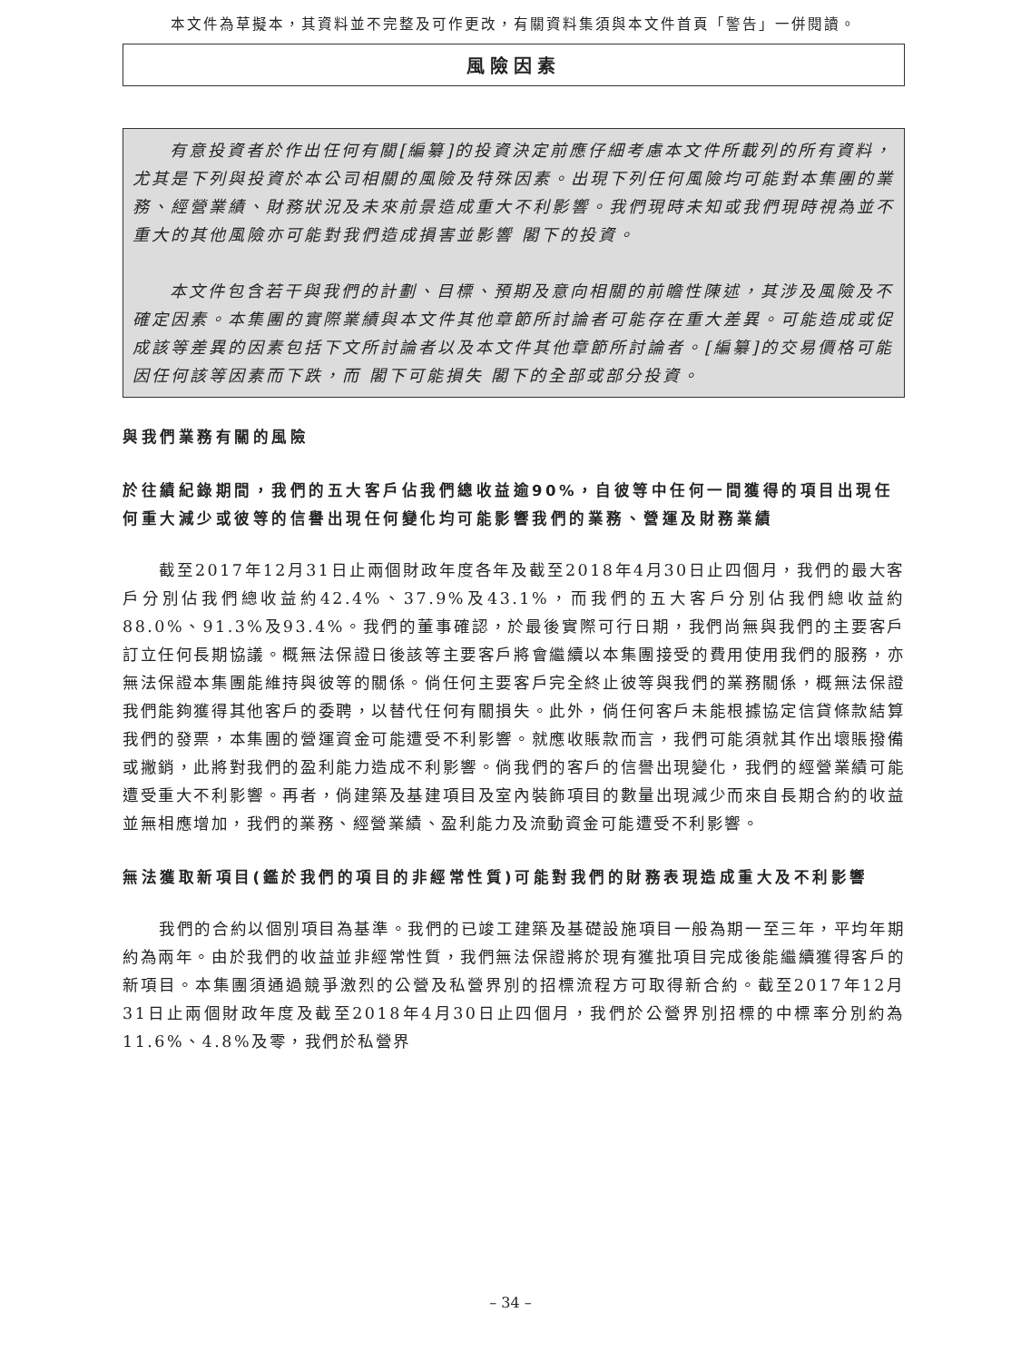本文件為草擬本，其資料並不完整及可作更改，有關資料集須與本文件首頁「警告」一併閱讀。
風險因素
有意投資者於作出任何有關[編纂]的投資決定前應仔細考慮本文件所載列的所有資料，尤其是下列與投資於本公司相關的風險及特殊因素。出現下列任何風險均可能對本集團的業務、經營業績、財務狀況及未來前景造成重大不利影響。我們現時未知或我們現時視為並不重大的其他風險亦可能對我們造成損害並影響 閣下的投資。
本文件包含若干與我們的計劃、目標、預期及意向相關的前瞻性陳述，其涉及風險及不確定因素。本集團的實際業績與本文件其他章節所討論者可能存在重大差異。可能造成或促成該等差異的因素包括下文所討論者以及本文件其他章節所討論者。[編纂]的交易價格可能因任何該等因素而下跌，而 閣下可能損失 閣下的全部或部分投資。
與我們業務有關的風險
於往績紀錄期間，我們的五大客戶佔我們總收益逾90%，自彼等中任何一間獲得的項目出現任何重大減少或彼等的信譽出現任何變化均可能影響我們的業務、營運及財務業績
截至2017年12月31日止兩個財政年度各年及截至2018年4月30日止四個月，我們的最大客戶分別佔我們總收益約42.4%、37.9%及43.1%，而我們的五大客戶分別佔我們總收益約88.0%、91.3%及93.4%。我們的董事確認，於最後實際可行日期，我們尚無與我們的主要客戶訂立任何長期協議。概無法保證日後該等主要客戶將會繼續以本集團接受的費用使用我們的服務，亦無法保證本集團能維持與彼等的關係。倘任何主要客戶完全終止彼等與我們的業務關係，概無法保證我們能夠獲得其他客戶的委聘，以替代任何有關損失。此外，倘任何客戶未能根據協定信貸條款結算我們的發票，本集團的營運資金可能遭受不利影響。就應收賬款而言，我們可能須就其作出壞賬撥備或撇銷，此將對我們的盈利能力造成不利影響。倘我們的客戶的信譽出現變化，我們的經營業績可能遭受重大不利影響。再者，倘建築及基建項目及室內裝飾項目的數量出現減少而來自長期合約的收益並無相應增加，我們的業務、經營業績、盈利能力及流動資金可能遭受不利影響。
無法獲取新項目(鑑於我們的項目的非經常性質)可能對我們的財務表現造成重大及不利影響
我們的合約以個別項目為基準。我們的已竣工建築及基礎設施項目一般為期一至三年，平均年期約為兩年。由於我們的收益並非經常性質，我們無法保證將於現有獲批項目完成後能繼續獲得客戶的新項目。本集團須通過競爭激烈的公營及私營界別的招標流程方可取得新合約。截至2017年12月31日止兩個財政年度及截至2018年4月30日止四個月，我們於公營界別招標的中標率分別約為11.6%、4.8%及零，我們於私營界
– 34 –